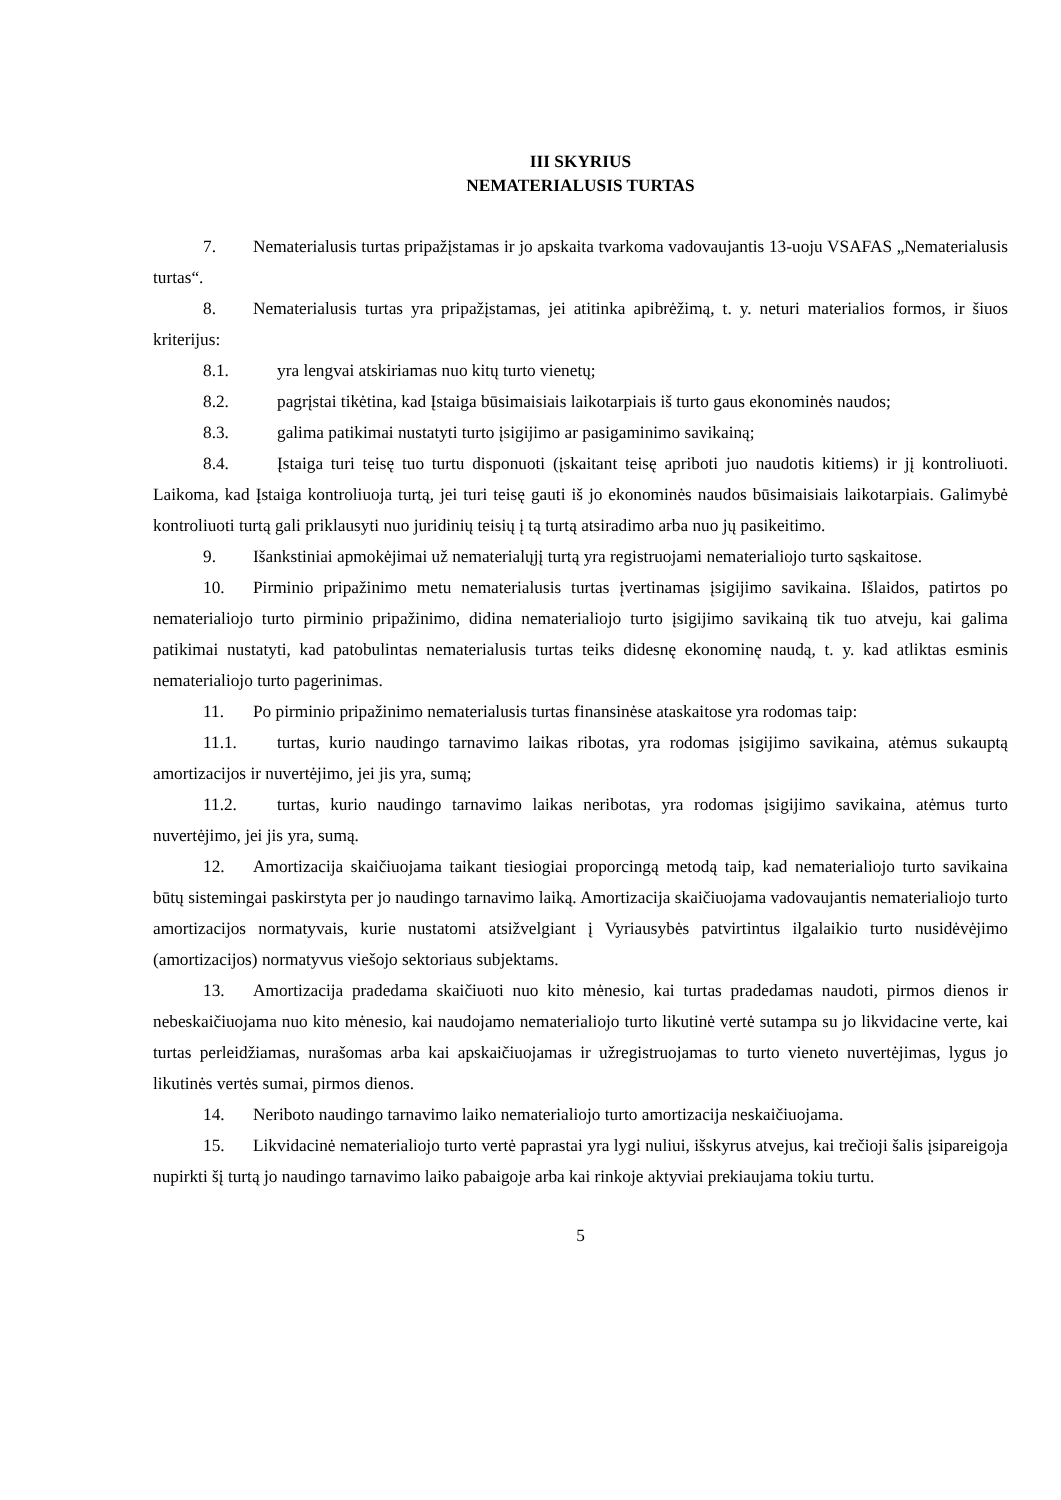III SKYRIUS
NEMATERIALUSIS TURTAS
7. Nematerialusis turtas pripažįstamas ir jo apskaita tvarkoma vadovaujantis 13-uoju VSAFAS „Nematerialusis turtas“.
8. Nematerialusis turtas yra pripažįstamas, jei atitinka apibrėžimą, t. y. neturi materialios formos, ir šiuos kriterijus:
8.1. yra lengvai atskiriamas nuo kitų turto vienetų;
8.2. pagrįstai tikėtina, kad Įstaiga būsimaisiais laikotarpiais iš turto gaus ekonominės naudos;
8.3. galima patikimai nustatyti turto įsigijimo ar pasigaminimo savikainą;
8.4. Įstaiga turi teisę tuo turtu disponuoti (įskaitant teisę apriboti juo naudotis kitiems) ir jį kontroliuoti. Laikoma, kad Įstaiga kontroliuoja turtą, jei turi teisę gauti iš jo ekonominės naudos būsimaisiais laikotarpiais. Galimybė kontroliuoti turtą gali priklausyti nuo juridinių teisių į tą turtą atsiradimo arba nuo jų pasikeitimo.
9. Išankstiniai apmokėjimai už nematerialųjį turtą yra registruojami nematerialiojo turto sąskaitose.
10. Pirminio pripažinimo metu nematerialusis turtas įvertinamas įsigijimo savikaina. Išlaidos, patirtos po nematerialiojo turto pirminio pripažinimo, didina nematerialiojo turto įsigijimo savikainą tik tuo atveju, kai galima patikimai nustatyti, kad patobulintas nematerialusis turtas teiks didesnę ekonominę naudą, t. y. kad atliktas esminis nematerialiojo turto pagerinimas.
11. Po pirminio pripažinimo nematerialusis turtas finansinėse ataskaitose yra rodomas taip:
11.1. turtas, kurio naudingo tarnavimo laikas ribotas, yra rodomas įsigijimo savikaina, atėmus sukauptą amortizacijos ir nuvertėjimo, jei jis yra, sumą;
11.2. turtas, kurio naudingo tarnavimo laikas neribotas, yra rodomas įsigijimo savikaina, atėmus turto nuvertėjimo, jei jis yra, sumą.
12. Amortizacija skaičiuojama taikant tiesiogiai proporcingą metodą taip, kad nematerialiojo turto savikaina būtų sistemingai paskirstyta per jo naudingo tarnavimo laiką. Amortizacija skaičiuojama vadovaujantis nematerialiojo turto amortizacijos normatyvais, kurie nustatomi atsižvelgiant į Vyriausybės patvirtintus ilgalaikio turto nusidėvėjimo (amortizacijos) normatyvus viešojo sektoriaus subjektams.
13. Amortizacija pradedama skaičiuoti nuo kito mėnesio, kai turtas pradedamas naudoti, pirmos dienos ir nebeskaičiuojama nuo kito mėnesio, kai naudojamo nematerialiojo turto likutinė vertė sutampa su jo likvidacine verte, kai turtas perleidžiamas, nurašomas arba kai apskaičiuojamas ir užregistruojamas to turto vieneto nuvertėjimas, lygus jo likutinės vertės sumai, pirmos dienos.
14. Neriboto naudingo tarnavimo laiko nematerialiojo turto amortizacija neskaičiuojama.
15. Likvidacinė nematerialiojo turto vertė paprastai yra lygi nuliui, išskyrus atvejus, kai trečioji šalis įsipareigoja nupirkti šį turtą jo naudingo tarnavimo laiko pabaigoje arba kai rinkoje aktyviai prekiaujama tokiu turtu.
5